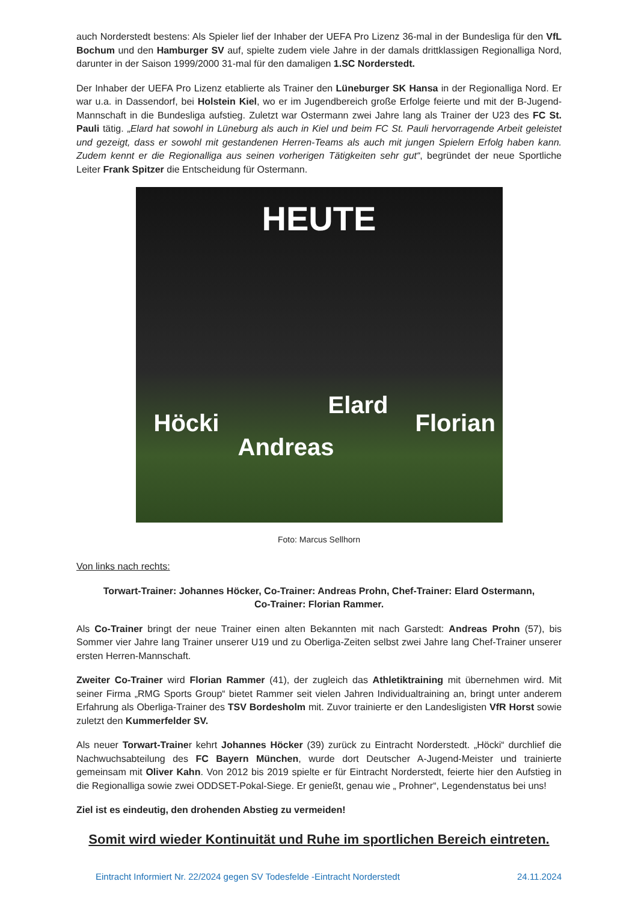auch Norderstedt bestens: Als Spieler lief der Inhaber der UEFA Pro Lizenz 36-mal in der Bundesliga für den VfL Bochum und den Hamburger SV auf, spielte zudem viele Jahre in der damals drittklassigen Regionalliga Nord, darunter in der Saison 1999/2000 31-mal für den damaligen 1.SC Norderstedt.
Der Inhaber der UEFA Pro Lizenz etablierte als Trainer den Lüneburger SK Hansa in der Regionalliga Nord. Er war u.a. in Dassendorf, bei Holstein Kiel, wo er im Jugendbereich große Erfolge feierte und mit der B-Jugend-Mannschaft in die Bundesliga aufstieg. Zuletzt war Ostermann zwei Jahre lang als Trainer der U23 des FC St. Pauli tätig. „Elard hat sowohl in Lüneburg als auch in Kiel und beim FC St. Pauli hervorragende Arbeit geleistet und gezeigt, dass er sowohl mit gestandenen Herren-Teams als auch mit jungen Spielern Erfolg haben kann. Zudem kennt er die Regionalliga aus seinen vorherigen Tätigkeiten sehr gut“, begründet der neue Sportliche Leiter Frank Spitzer die Entscheidung für Ostermann.
HEUTE
Höcki
Andreas
Elard
Florian
Foto: Marcus Sellhorn
Von links nach rechts:
Torwart-Trainer: Johannes Höcker, Co-Trainer: Andreas Prohn, Chef-Trainer: Elard Ostermann,
Co-Trainer: Florian Rammer.
Als Co-Trainer bringt der neue Trainer einen alten Bekannten mit nach Garstedt: Andreas Prohn (57), bis Sommer vier Jahre lang Trainer unserer U19 und zu Oberliga-Zeiten selbst zwei Jahre lang Chef-Trainer unserer ersten Herren-Mannschaft.
Zweiter Co-Trainer wird Florian Rammer (41), der zugleich das Athletiktraining mit übernehmen wird. Mit seiner Firma „RMG Sports Group“ bietet Rammer seit vielen Jahren Individualtraining an, bringt unter anderem Erfahrung als Oberliga-Trainer des TSV Bordesholm mit. Zuvor trainierte er den Landesligisten VfR Horst sowie zuletzt den Kummerfelder SV.
Als neuer Torwart-Trainer kehrt Johannes Höcker (39) zurück zu Eintracht Norderstedt. „Höcki“ durchlief die Nachwuchsabteilung des FC Bayern München, wurde dort Deutscher A-Jugend-Meister und trainierte gemeinsam mit Oliver Kahn. Von 2012 bis 2019 spielte er für Eintracht Norderstedt, feierte hier den Aufstieg in die Regionalliga sowie zwei ODDSET-Pokal-Siege. Er genießt, genau wie „ Prohner“, Legendenstatus bei uns!
Ziel ist es eindeutig, den drohenden Abstieg zu vermeiden!
Somit wird wieder Kontinuität und Ruhe im sportlichen Bereich eintreten.
Eintracht Informiert Nr. 22/2024 gegen SV Todesfelde -Eintracht Norderstedt 24.11.2024